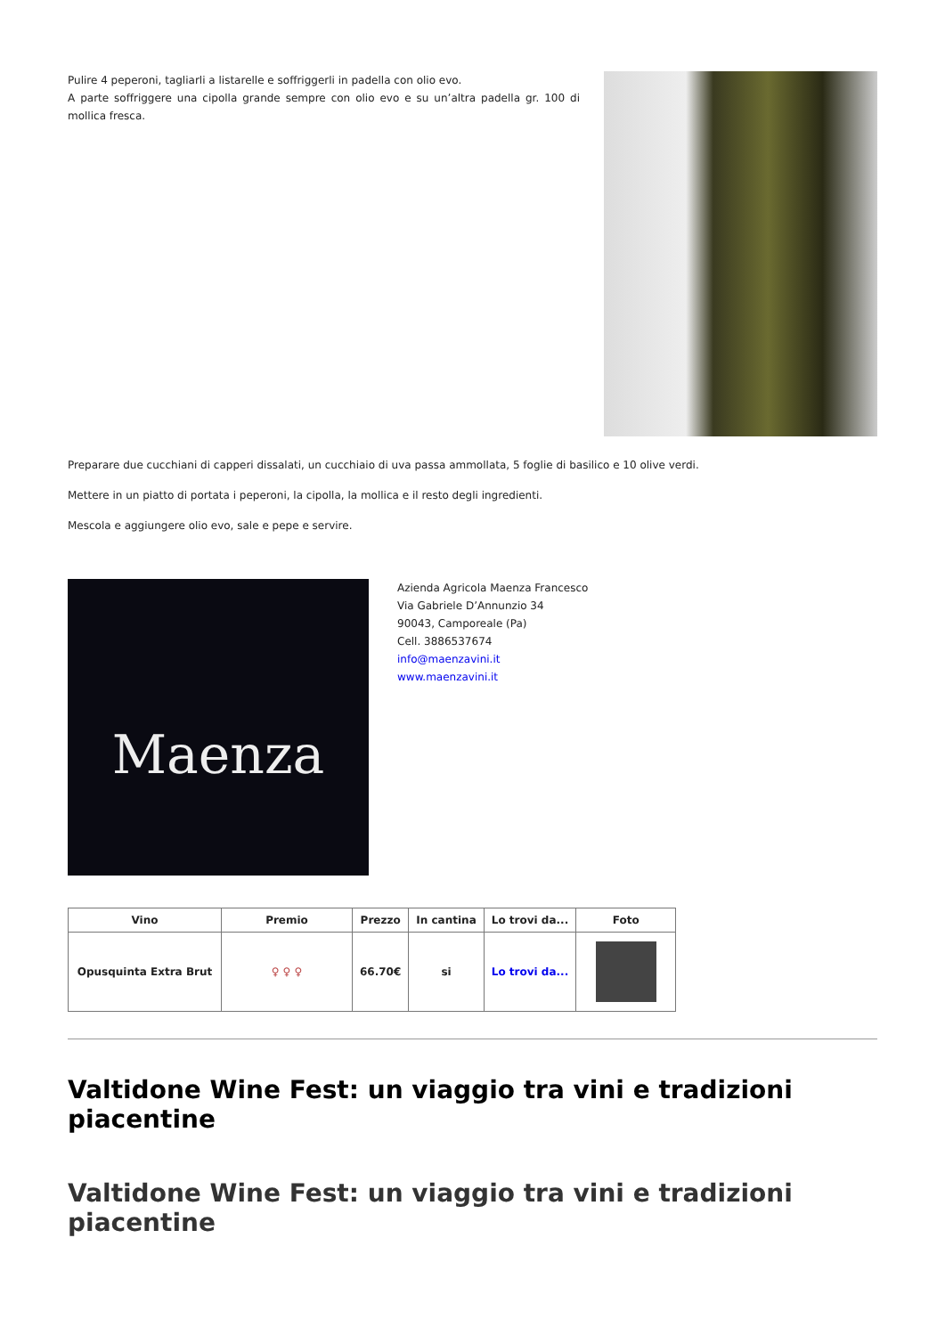Pulire 4 peperoni, tagliarli a listarelle e soffriggerli in padella con olio evo.
A parte soffriggere una cipolla grande sempre con olio evo e su un’altra padella gr. 100 di mollica fresca.
Preparare due cucchiani di capperi dissalati, un cucchiaio di uva passa ammollata, 5 foglie di basilico e 10 olive verdi.
Mettere in un piatto di portata i peperoni, la cipolla, la mollica e il resto degli ingredienti.
Mescola e aggiungere olio evo, sale e pepe e servire.
Maenza
Azienda Agricola Maenza Francesco
Via Gabriele D’Annunzio 34
90043, Camporeale (Pa)
Cell. 3886537674
info@maenzavini.it
www.maenzavini.it
| Vino | Premio | Prezzo | In cantina | Lo trovi da... | Foto |
| --- | --- | --- | --- | --- | --- |
| Opusquinta Extra Brut | ♀ ♀ ♀ | 66.70€ | si | Lo trovi da... | |
Valtidone Wine Fest: un viaggio tra vini e tradizioni piacentine
Valtidone Wine Fest: un viaggio tra vini e tradizioni piacentine